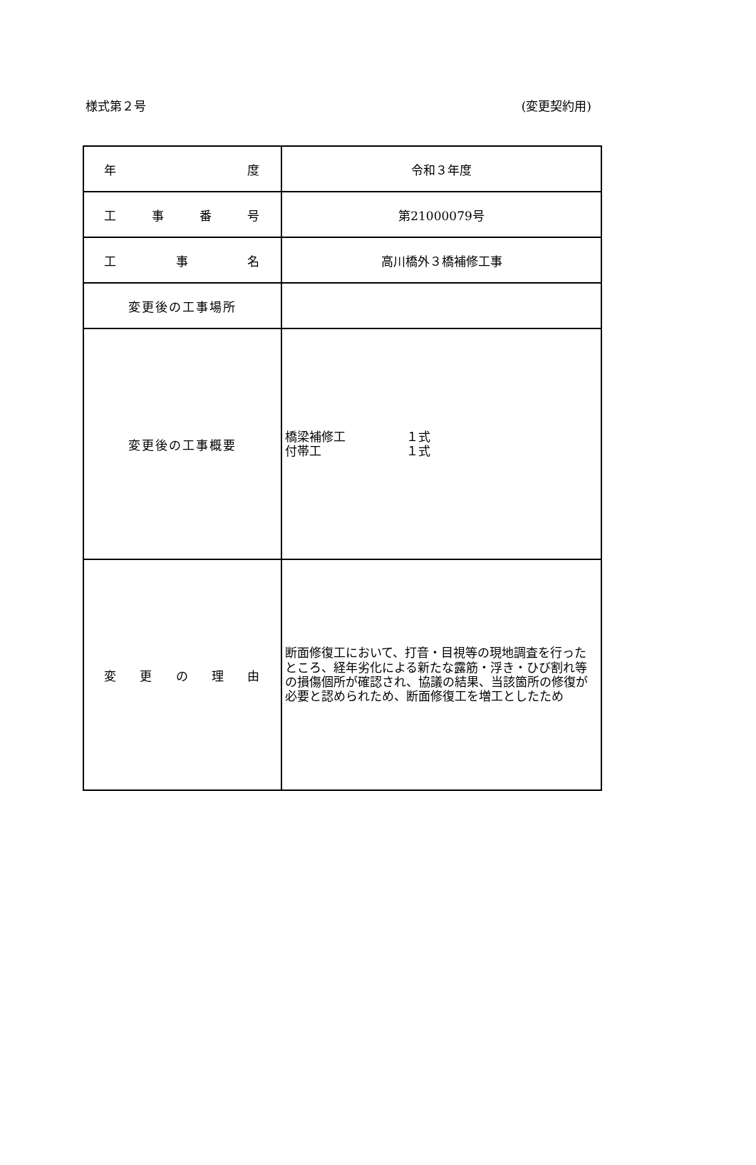様式第２号 (変更契約用)
| 年 度 | 令和３年度 |
| 工 事 番 号 | 第21000079号 |
| 工 事 名 | 高川橋外３橋補修工事 |
| 変更後の工事場所 | |
| 変更後の工事概要 | 橋梁補修工 １式 付帯工 １式 |
| 変 更 の 理 由 | 断面修復工において、打音・目視等の現地調査を行ったところ、経年劣化による新たな露筋・浮き・ひび割れ等の損傷個所が確認され、協議の結果、当該箇所の修復が必要と認められため、断面修復工を増工としたため |